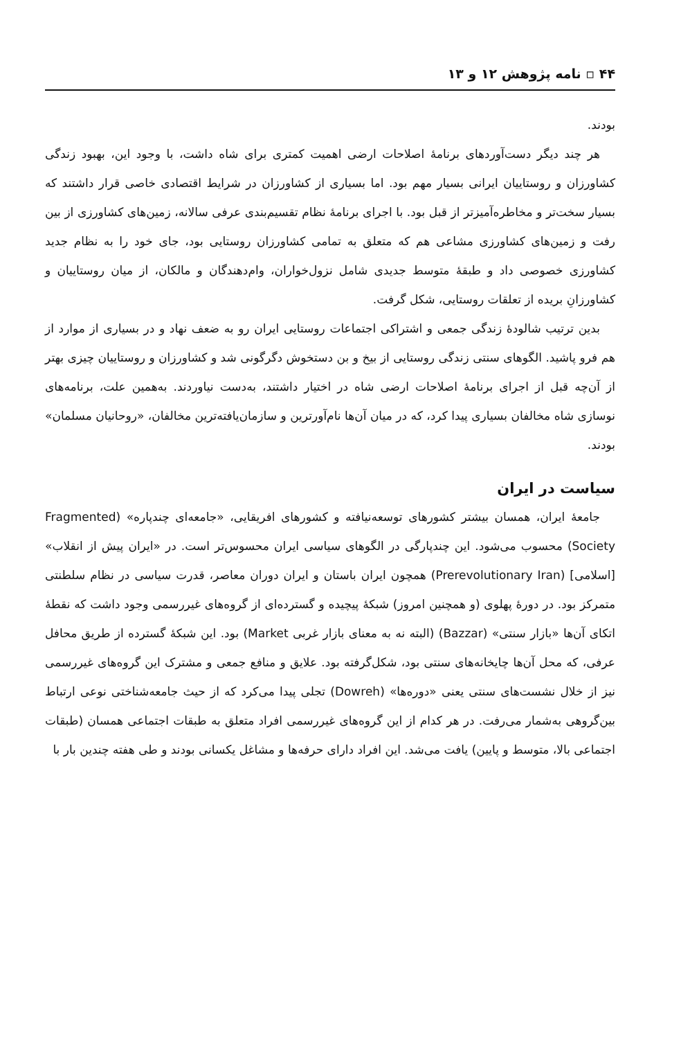۴۴ ▫ نامه پژوهش ۱۲ و ۱۳
بودند.
هر چند دیگر دست‌آوردهای برنامهٔ اصلاحات ارضی اهمیت کمتری برای شاه داشت، با وجود این، بهبود زندگی کشاورزان و روستاییان ایرانی بسیار مهم بود. اما بسیاری از کشاورزان در شرایط اقتصادی خاصی قرار داشتند که بسیار سخت‌تر و مخاطره‌آمیزتر از قبل بود. با اجرای برنامهٔ نظام تقسیم‌بندی عرفی سالانه، زمین‌های کشاورزی از بین رفت و زمین‌های کشاورزی مشاعی هم که متعلق به تمامی کشاورزان روستایی بود، جای خود را به نظام جدید کشاورزی خصوصی داد و طبقهٔ متوسط جدیدی شامل نزول‌خواران، وام‌دهندگان و مالکان، از میان روستاییان و کشاورزانِ بریده از تعلقات روستایی، شکل گرفت.
بدین ترتیب شالودهٔ زندگی جمعی و اشتراکی اجتماعات روستایی ایران رو به ضعف نهاد و در بسیاری از موارد از هم فرو پاشید. الگوهای سنتی زندگی روستایی از بیخ و بن دستخوش دگرگونی شد و کشاورزان و روستاییان چیزی بهتر از آن‌چه قبل از اجرای برنامهٔ اصلاحات ارضی شاه در اختیار داشتند، به‌دست نیاوردند. به‌همین علت، برنامه‌های نوسازی شاه مخالفان بسیاری پیدا کرد، که در میان آن‌ها نام‌آورترین و سازمان‌یافته‌ترین مخالفان، «روحانیان مسلمان» بودند.
سیاست در ایران
جامعهٔ ایران، همسان بیشتر کشورهای توسعه‌نیافته و کشورهای افریقایی، «جامعه‌ای چندپاره» (Fragmented Society) محسوب می‌شود. این چندپارگی در الگوهای سیاسی ایران محسوس‌تر است. در «ایران پیش از انقلاب» [اسلامی] (Prerevolutionary Iran) همچون ایران باستان و ایران دوران معاصر، قدرت سیاسی در نظام سلطنتی متمرکز بود. در دورهٔ پهلوی (و همچنین امروز) شبکهٔ پیچیده و گسترده‌ای از گروه‌های غیررسمی وجود داشت که نقطهٔ اتکای آن‌ها «بازار سنتی» (Bazzar) (البته نه به معنای بازار غربی Market) بود. این شبکهٔ گسترده از طریق محافل عرفی، که محل آن‌ها چایخانه‌های سنتی بود، شکل‌گرفته بود. علایق و منافع جمعی و مشترک این گروه‌های غیررسمی نیز از خلال نشست‌های سنتی یعنی «دوره‌ها» (Dowreh) تجلی پیدا می‌کرد که از حیث جامعه‌شناختی نوعی ارتباط بین‌گروهی به‌شمار می‌رفت. در هر کدام از این گروه‌های غیررسمی افراد متعلق به طبقات اجتماعی همسان (طبقات اجتماعی بالا، متوسط و پایین) یافت می‌شد. این افراد دارای حرفه‌ها و مشاغل یکسانی بودند و طی هفته چندین بار با